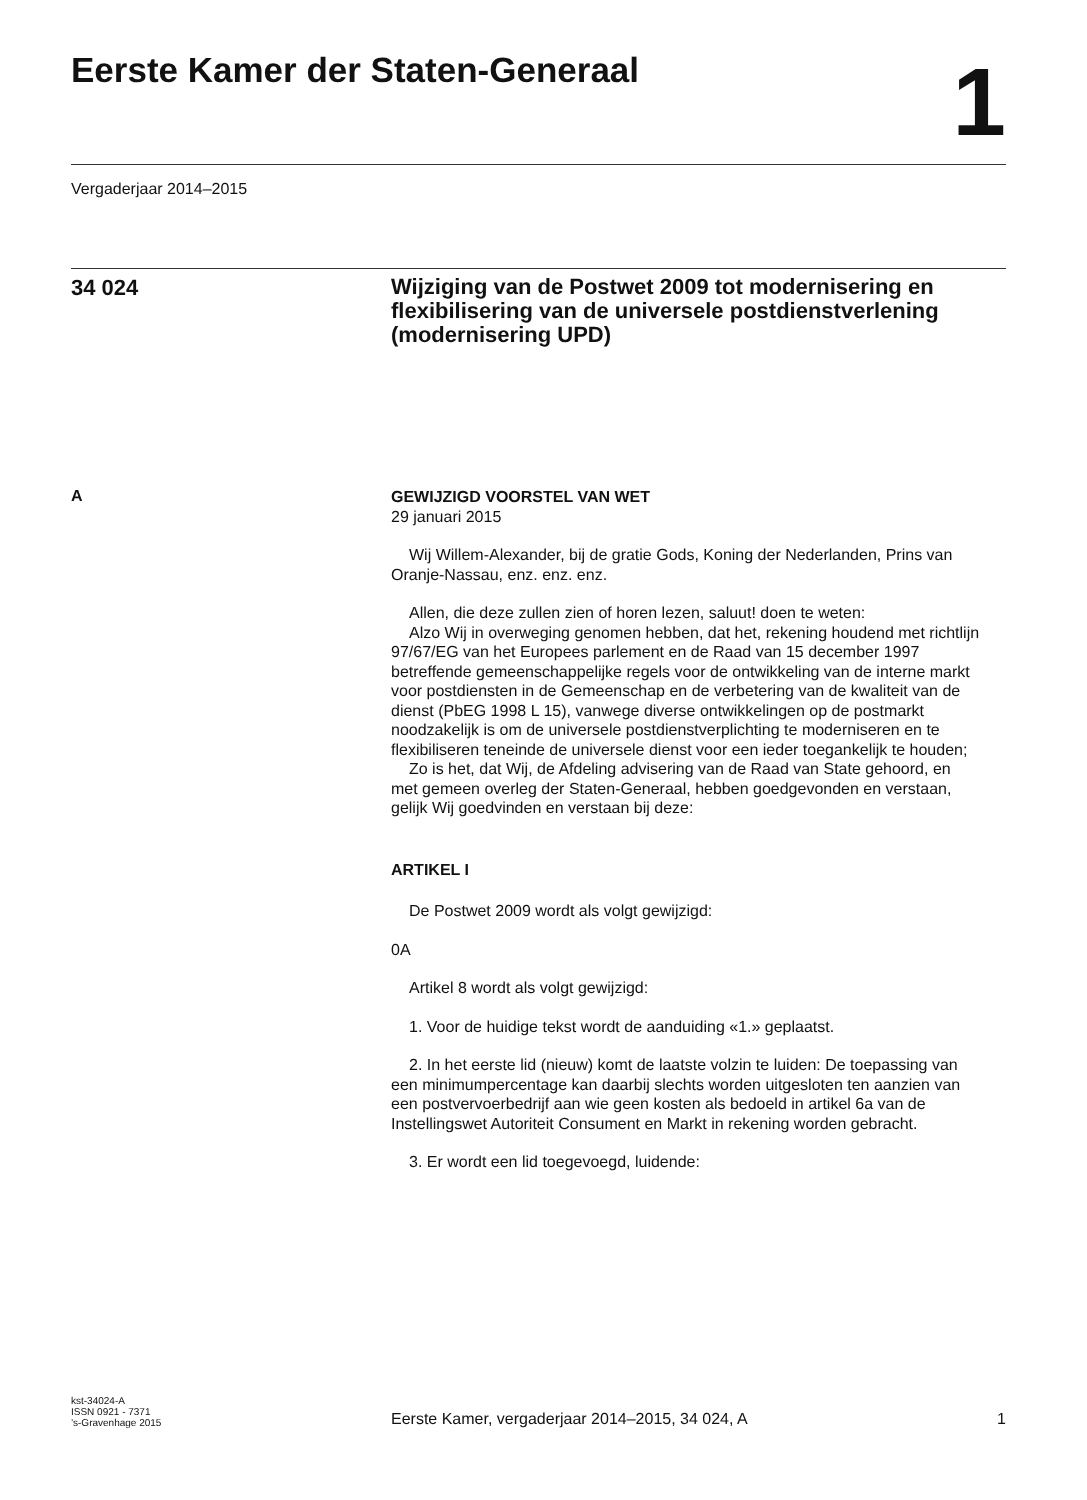Eerste Kamer der Staten-Generaal
1
Vergaderjaar 2014–2015
34 024
Wijziging van de Postwet 2009 tot modernisering en flexibilisering van de universele postdienstverlening (modernisering UPD)
A
GEWIJZIGD VOORSTEL VAN WET
29 januari 2015
Wij Willem-Alexander, bij de gratie Gods, Koning der Nederlanden, Prins van Oranje-Nassau, enz. enz. enz.
Allen, die deze zullen zien of horen lezen, saluut! doen te weten:
Alzo Wij in overweging genomen hebben, dat het, rekening houdend met richtlijn 97/67/EG van het Europees parlement en de Raad van 15 december 1997 betreffende gemeenschappelijke regels voor de ontwikkeling van de interne markt voor postdiensten in de Gemeenschap en de verbetering van de kwaliteit van de dienst (PbEG 1998 L 15), vanwege diverse ontwikkelingen op de postmarkt noodzakelijk is om de universele postdienstverplichting te moderniseren en te flexibiliseren teneinde de universele dienst voor een ieder toegankelijk te houden;
Zo is het, dat Wij, de Afdeling advisering van de Raad van State gehoord, en met gemeen overleg der Staten-Generaal, hebben goedgevonden en verstaan, gelijk Wij goedvinden en verstaan bij deze:
ARTIKEL I
De Postwet 2009 wordt als volgt gewijzigd:
0A
Artikel 8 wordt als volgt gewijzigd:
1. Voor de huidige tekst wordt de aanduiding «1.» geplaatst.
2. In het eerste lid (nieuw) komt de laatste volzin te luiden: De toepassing van een minimumpercentage kan daarbij slechts worden uitgesloten ten aanzien van een postvervoerbedrijf aan wie geen kosten als bedoeld in artikel 6a van de Instellingswet Autoriteit Consument en Markt in rekening worden gebracht.
3. Er wordt een lid toegevoegd, luidende:
kst-34024-A
ISSN 0921 - 7371
’s-Gravenhage 2015
Eerste Kamer, vergaderjaar 2014–2015, 34 024, A
1